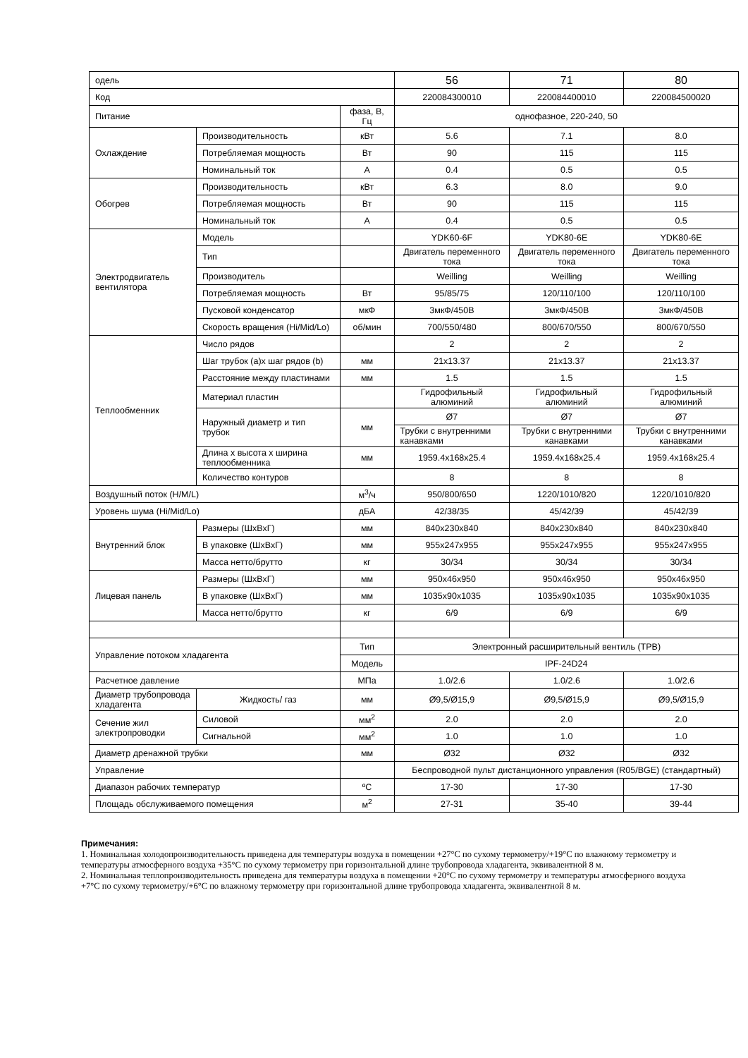| одель | | | 56 | 71 | 80 |
| Код | | | 220084300010 | 220084400010 | 220084500020 |
| Питание | | фаза, В, Гц | однофазное, 220-240, 50 | | |
| Охлаждение | Производительность | кВт | 5.6 | 7.1 | 8.0 |
| | Потребляемая мощность | Вт | 90 | 115 | 115 |
| | Номинальный ток | А | 0.4 | 0.5 | 0.5 |
| Обогрев | Производительность | кВт | 6.3 | 8.0 | 9.0 |
| | Потребляемая мощность | Вт | 90 | 115 | 115 |
| | Номинальный ток | А | 0.4 | 0.5 | 0.5 |
| Электродвигатель вентилятора | Модель | | YDK60-6F | YDK80-6E | YDK80-6E |
| | Тип | | Двигатель переменного тока | Двигатель переменного тока | Двигатель переменного тока |
| | Производитель | | Weilling | Weilling | Weilling |
| | Потребляемая мощность | Вт | 95/85/75 | 120/110/100 | 120/110/100 |
| | Пусковой конденсатор | мкФ | 3мкФ/450В | 3мкФ/450В | 3мкФ/450В |
| | Скорость вращения (Hi/Mid/Lo) | об/мин | 700/550/480 | 800/670/550 | 800/670/550 |
| Теплообменник | Число рядов | | 2 | 2 | 2 |
| | Шаг трубок (a)x шаг рядов (b) | мм | 21x13.37 | 21x13.37 | 21x13.37 |
| | Расстояние между пластинами | мм | 1.5 | 1.5 | 1.5 |
| | Материал пластин | | Гидрофильный алюминий | Гидрофильный алюминий | Гидрофильный алюминий |
| | Наружный диаметр и тип трубок | мм | Ø7 | Ø7 | Ø7 |
| | | | Трубки с внутренними канавками | Трубки с внутренними канавками | Трубки с внутренними канавками |
| | Длина x высота x ширина теплообменника | мм | 1959.4x168x25.4 | 1959.4x168x25.4 | 1959.4x168x25.4 |
| | Количество контуров | | 8 | 8 | 8 |
| Воздушный поток (H/M/L) | | м<sup>3</sup>/ч | 950/800/650 | 1220/1010/820 | 1220/1010/820 |
| Уровень шума (Hi/Mid/Lo) | | дБА | 42/38/35 | 45/42/39 | 45/42/39 |
| Внутренний блок | Размеры (ШxВxГ) | мм | 840x230x840 | 840x230x840 | 840x230x840 |
| | В упаковке (ШxВxГ) | мм | 955x247x955 | 955x247x955 | 955x247x955 |
| | Масса нетто/брутто | кг | 30/34 | 30/34 | 30/34 |
| Лицевая панель | Размеры (ШxВxГ) | мм | 950x46x950 | 950x46x950 | 950x46x950 |
| | В упаковке (ШxВxГ) | мм | 1035x90x1035 | 1035x90x1035 | 1035x90x1035 |
| | Масса нетто/брутто | кг | 6/9 | 6/9 | 6/9 |
| Управление потоком хладагента | | Тип | Электронный расширительный вентиль (TPB) | | |
| | | Модель | IPF-24D24 | | |
| Расчетное давление | | МПа | 1.0/2.6 | 1.0/2.6 | 1.0/2.6 |
| Диаметр трубопровода хладагента | Жидкость/ газ | мм | Ø9,5/Ø15,9 | Ø9,5/Ø15,9 | Ø9,5/Ø15,9 |
| Сечение жил электропроводки | Силовой | мм<sup>2</sup> | 2.0 | 2.0 | 2.0 |
| | Сигнальной | мм<sup>2</sup> | 1.0 | 1.0 | 1.0 |
| Диаметр дренажной трубки | | мм | Ø32 | Ø32 | Ø32 |
| Управление | | | Беспроводной пульт дистанционного управления (R05/BGE) (стандартный) | | |
| Диапазон рабочих температур | | ºC | 17-30 | 17-30 | 17-30 |
| Площадь обслуживаемого помещения | | м<sup>2</sup> | 27-31 | 35-40 | 39-44 |
Примечания:
1. Номинальная холодопроизводительность приведена для температуры воздуха в помещении +27°С по сухому термометру/+19°С по влажному термометру и температуры атмосферного воздуха +35°С по сухому термометру при горизонтальной длине трубопровода хладагента, эквивалентной 8 м.
2. Номинальная теплопроизводительность приведена для температуры воздуха в помещении +20°С по сухому термометру и температуры атмосферного воздуха +7°С по сухому термометру/+6°С по влажному термометру при горизонтальной длине трубопровода хладагента, эквивалентной 8 м.